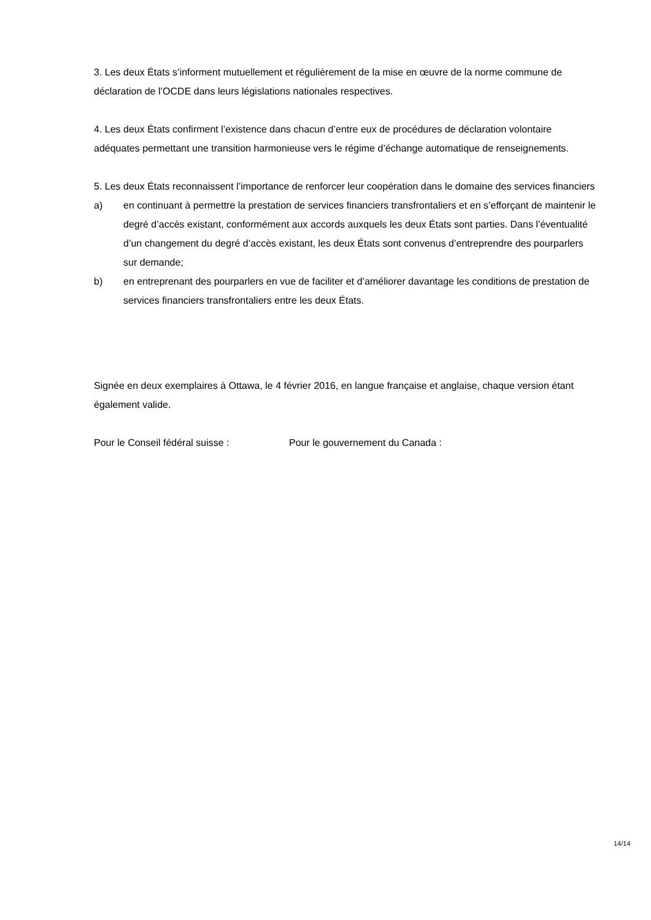3. Les deux États s’informent mutuellement et régulièrement de la mise en œuvre de la norme commune de déclaration de l’OCDE dans leurs législations nationales respectives.
4. Les deux États confirment l’existence dans chacun d’entre eux de procédures de déclaration volontaire adéquates permettant une transition harmonieuse vers le régime d’échange automatique de renseignements.
5. Les deux États reconnaissent l’importance de renforcer leur coopération dans le domaine des services financiers
a) en continuant à permettre la prestation de services financiers transfrontaliers et en s’efforçant de maintenir le degré d’accès existant, conformément aux accords auxquels les deux États sont parties. Dans l’éventualité d’un changement du degré d’accès existant, les deux États sont convenus d’entreprendre des pourparlers sur demande;
b) en entreprenant des pourparlers en vue de faciliter et d’améliorer davantage les conditions de prestation de services financiers transfrontaliers entre les deux États.
Signée en deux exemplaires à Ottawa, le 4 février 2016, en langue française et anglaise, chaque version étant également valide.
Pour le Conseil fédéral suisse : Pour le gouvernement du Canada :
14/14